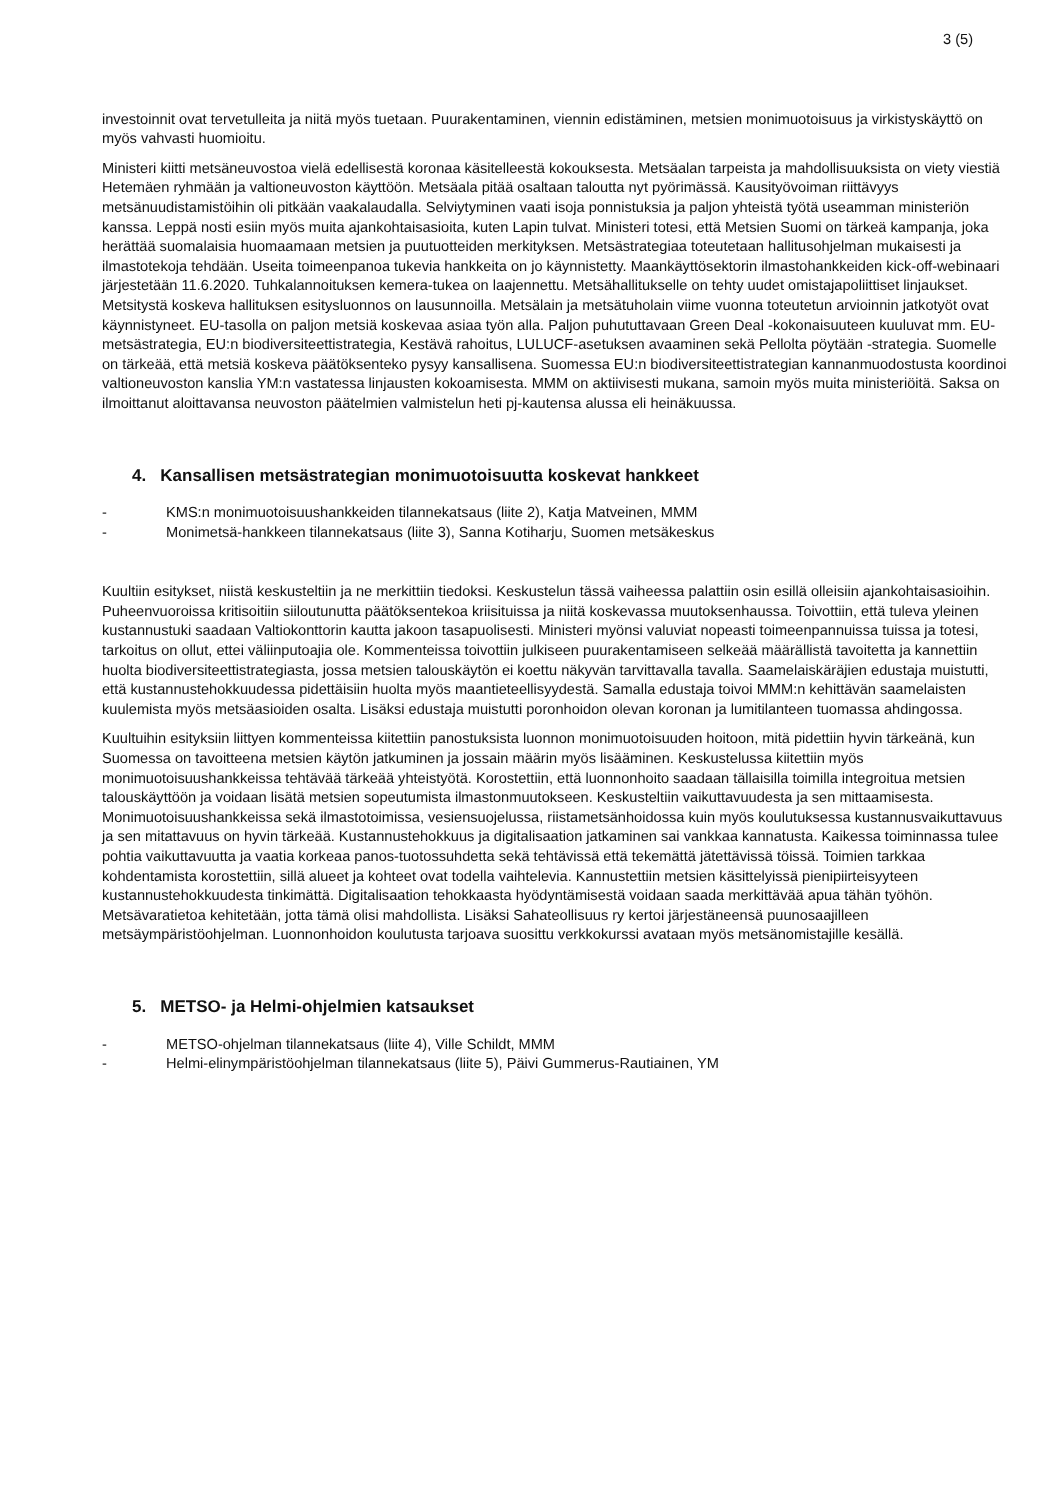3 (5)
investoinnit ovat tervetulleita ja niitä myös tuetaan. Puurakentaminen, viennin edistäminen, metsien monimuotoisuus ja virkistyskäyttö on myös vahvasti huomioitu.
Ministeri kiitti metsäneuvostoa vielä edellisestä koronaa käsitelleestä kokouksesta. Metsäalan tarpeista ja mahdollisuuksista on viety viestiä Hetemäen ryhmään ja valtioneuvoston käyttöön. Metsäala pitää osaltaan taloutta nyt pyörimässä. Kausityövoiman riittävyys metsänuudistamistöihin oli pitkään vaakalaudalla. Selviytyminen vaati isoja ponnistuksia ja paljon yhteistä työtä useamman ministeriön kanssa. Leppä nosti esiin myös muita ajankohtaisasioita, kuten Lapin tulvat. Ministeri totesi, että Metsien Suomi on tärkeä kampanja, joka herättää suomalaisia huomaamaan metsien ja puutuotteiden merkityksen. Metsästrategiaa toteutetaan hallitusohjelman mukaisesti ja ilmastotekoja tehdään. Useita toimeenpanoa tukevia hankkeita on jo käynnistetty. Maankäyttösektorin ilmastohankkeiden kick-off-webinaari järjestetään 11.6.2020. Tuhkalannoituksen kemera-tukea on laajennettu. Metsähallitukselle on tehty uudet omistajapoliittiset linjaukset. Metsitystä koskeva hallituksen esitysluonnos on lausunnoilla. Metsälain ja metsätuholain viime vuonna toteutetun arvioinnin jatkotyöt ovat käynnistyneet. EU-tasolla on paljon metsiä koskevaa asiaa työn alla. Paljon puhututtavaan Green Deal -kokonaisuuteen kuuluvat mm. EU-metsästrategia, EU:n biodiversiteettistrategia, Kestävä rahoitus, LULUCF-asetuksen avaaminen sekä Pellolta pöytään -strategia. Suomelle on tärkeää, että metsiä koskeva päätöksenteko pysyy kansallisena. Suomessa EU:n biodiversiteettistrategian kannanmuodostusta koordinoi valtioneuvoston kanslia YM:n vastatessa linjausten kokoamisesta. MMM on aktiivisesti mukana, samoin myös muita ministeriöitä. Saksa on ilmoittanut aloittavansa neuvoston päätelmien valmistelun heti pj-kautensa alussa eli heinäkuussa.
4. Kansallisen metsästrategian monimuotoisuutta koskevat hankkeet
- KMS:n monimuotoisuushankkeiden tilannekatsaus (liite 2), Katja Matveinen, MMM
- Monimetsä-hankkeen tilannekatsaus (liite 3), Sanna Kotiharju, Suomen metsäkeskus
Kuultiin esitykset, niistä keskusteltiin ja ne merkittiin tiedoksi. Keskustelun tässä vaiheessa palattiin osin esillä olleisiin ajankohtaisasioihin. Puheenvuoroissa kritisoitiin siiloutunutta päätöksentekoa kriisituissa ja niitä koskevassa muutoksenhaussa. Toivottiin, että tuleva yleinen kustannustuki saadaan Valtiokonttorin kautta jakoon tasapuolisesti. Ministeri myönsi valuviat nopeasti toimeenpannuissa tuissa ja totesi, tarkoitus on ollut, ettei väliinputoajia ole. Kommenteissa toivottiin julkiseen puurakentamiseen selkeää määrällistä tavoitetta ja kannettiin huolta biodiversiteettistrategiasta, jossa metsien talouskäytön ei koettu näkyvän tarvittavalla tavalla. Saamelaiskäräjien edustaja muistutti, että kustannustehokkuudessa pidettäisiin huolta myös maantieteellisyydestä. Samalla edustaja toivoi MMM:n kehittävän saamelaisten kuulemista myös metsäasioiden osalta. Lisäksi edustaja muistutti poronhoidon olevan koronan ja lumitilanteen tuomassa ahdingossa.
Kuultuihin esityksiin liittyen kommenteissa kiitettiin panostuksista luonnon monimuotoisuuden hoitoon, mitä pidettiin hyvin tärkeänä, kun Suomessa on tavoitteena metsien käytön jatkuminen ja jossain määrin myös lisääminen. Keskustelussa kiitettiin myös monimuotoisuushankkeissa tehtävää tärkeää yhteistyötä. Korostettiin, että luonnonhoito saadaan tällaisilla toimilla integroitua metsien talouskäyttöön ja voidaan lisätä metsien sopeutumista ilmastonmuutokseen. Keskusteltiin vaikuttavuudesta ja sen mittaamisesta. Monimuotoisuushankkeissa sekä ilmastotoimissa, vesiensuojelussa, riistametsänhoidossa kuin myös koulutuksessa kustannusvaikuttavuus ja sen mitattavuus on hyvin tärkeää. Kustannustehokkuus ja digitalisaation jatkaminen sai vankkaa kannatusta. Kaikessa toiminnassa tulee pohtia vaikuttavuutta ja vaatia korkeaa panos-tuotossuhdetta sekä tehtävissä että tekemättä jätettävissä töissä. Toimien tarkkaa kohdentamista korostettiin, sillä alueet ja kohteet ovat todella vaihtelevia. Kannustettiin metsien käsittelyissä pienipiirteisyyteen kustannustehokkuudesta tinkimättä. Digitalisaation tehokkaasta hyödyntämisestä voidaan saada merkittävää apua tähän työhön. Metsävaratietoa kehitetään, jotta tämä olisi mahdollista. Lisäksi Sahateollisuus ry kertoi järjestäneensä puunosaajilleen metsäympäristöohjelman. Luonnonhoidon koulutusta tarjoava suosittu verkkokurssi avataan myös metsänomistajille kesällä.
5. METSO- ja Helmi-ohjelmien katsaukset
- METSO-ohjelman tilannekatsaus (liite 4), Ville Schildt, MMM
- Helmi-elinympäristöohjelman tilannekatsaus (liite 5), Päivi Gummerus-Rautiainen, YM